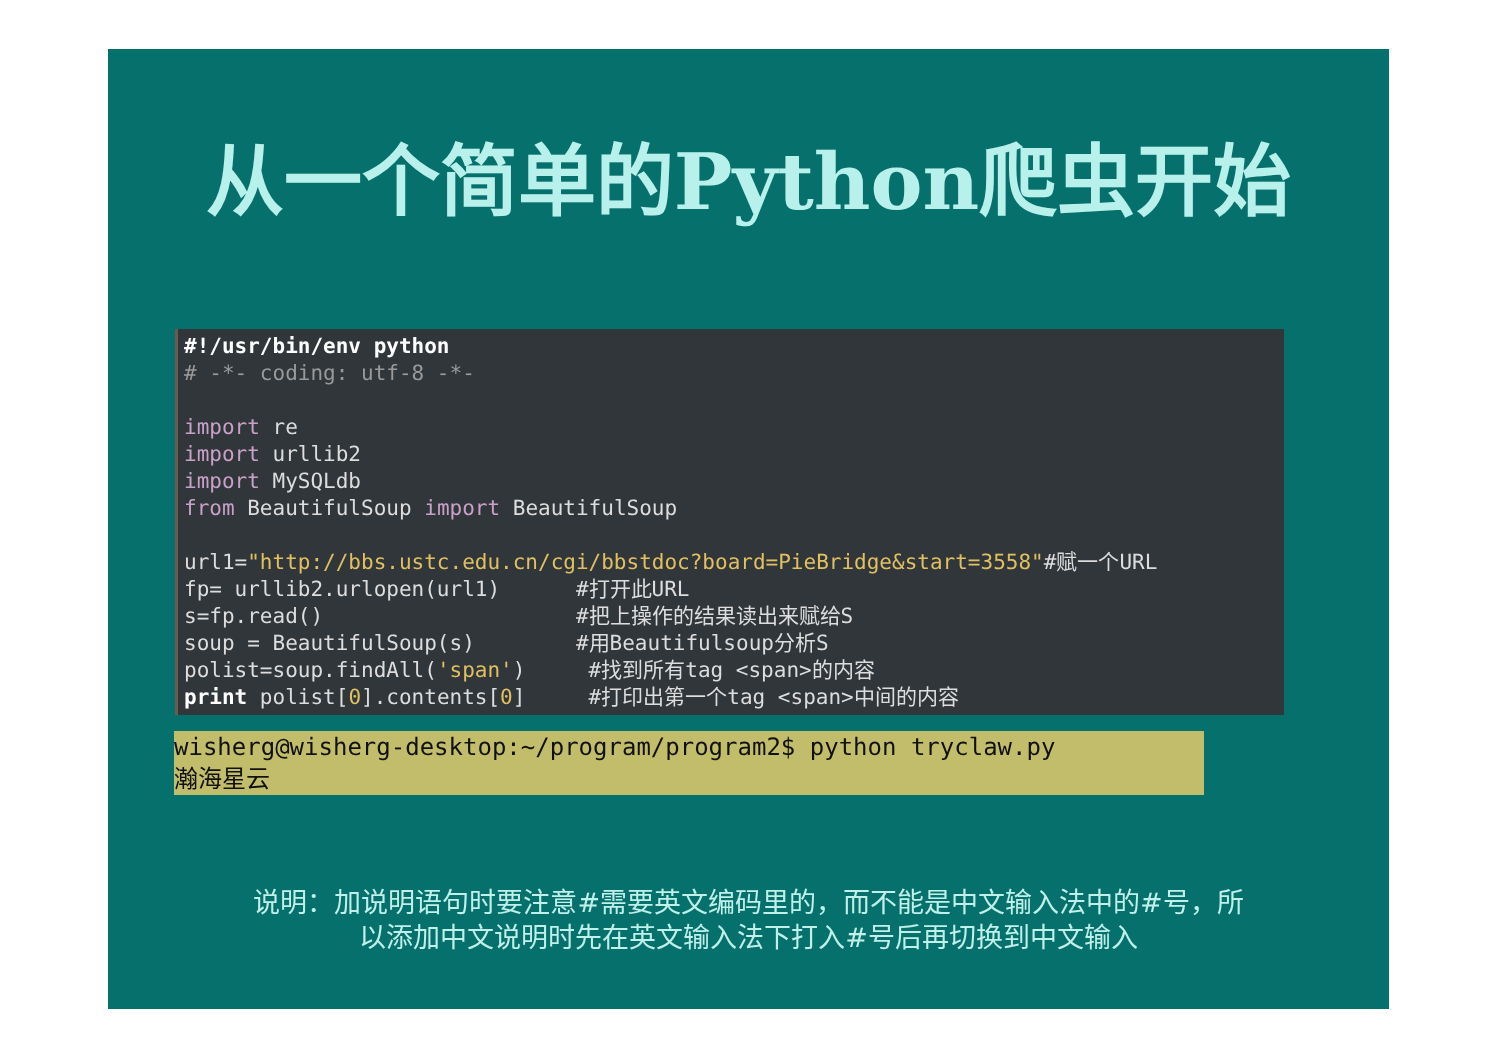从一个简单的Python爬虫开始
#!/usr/bin/env python # -*- coding: utf-8 -*- import re import urllib2 import MySQLdb from BeautifulSoup import BeautifulSoup url1="http://bbs.ustc.edu.cn/cgi/bbstdoc?board=PieBridge&start=3558"#赋一个URL fp= urllib2.urlopen(url1) #打开此URL s=fp.read() #把上操作的结果读出来赋给S soup = BeautifulSoup(s) #用Beautifulsoup分析S polist=soup.findAll('span') #找到所有tag <span>的内容 print polist[0].contents[0] #打印出第一个tag <span>中间的内容
wisherg@wisherg-desktop:~/program/program2$ python tryclaw.py 瀚海星云
说明：加说明语句时要注意#需要英文编码里的，而不能是中文输入法中的#号，所
以添加中文说明时先在英文输入法下打入#号后再切换到中文输入